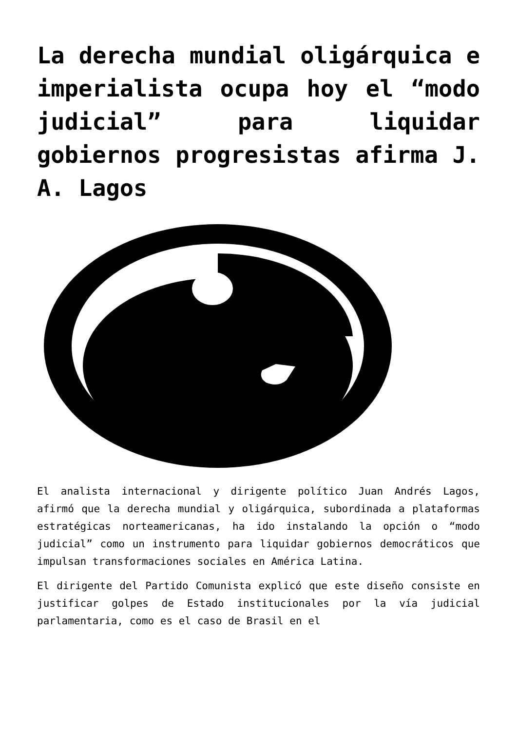La derecha mundial oligárquica e imperialista ocupa hoy el “modo judicial” para liquidar gobiernos progresistas afirma J. A. Lagos
El analista internacional y dirigente político Juan Andrés Lagos, afirmó que la derecha mundial y oligárquica, subordinada a plataformas estratégicas norteamericanas, ha ido instalando la opción o “modo judicial” como un instrumento para liquidar gobiernos democráticos que impulsan transformaciones sociales en América Latina.
El dirigente del Partido Comunista explicó que este diseño consiste en justificar golpes de Estado institucionales por la vía judicial parlamentaria, como es el caso de Brasil en el